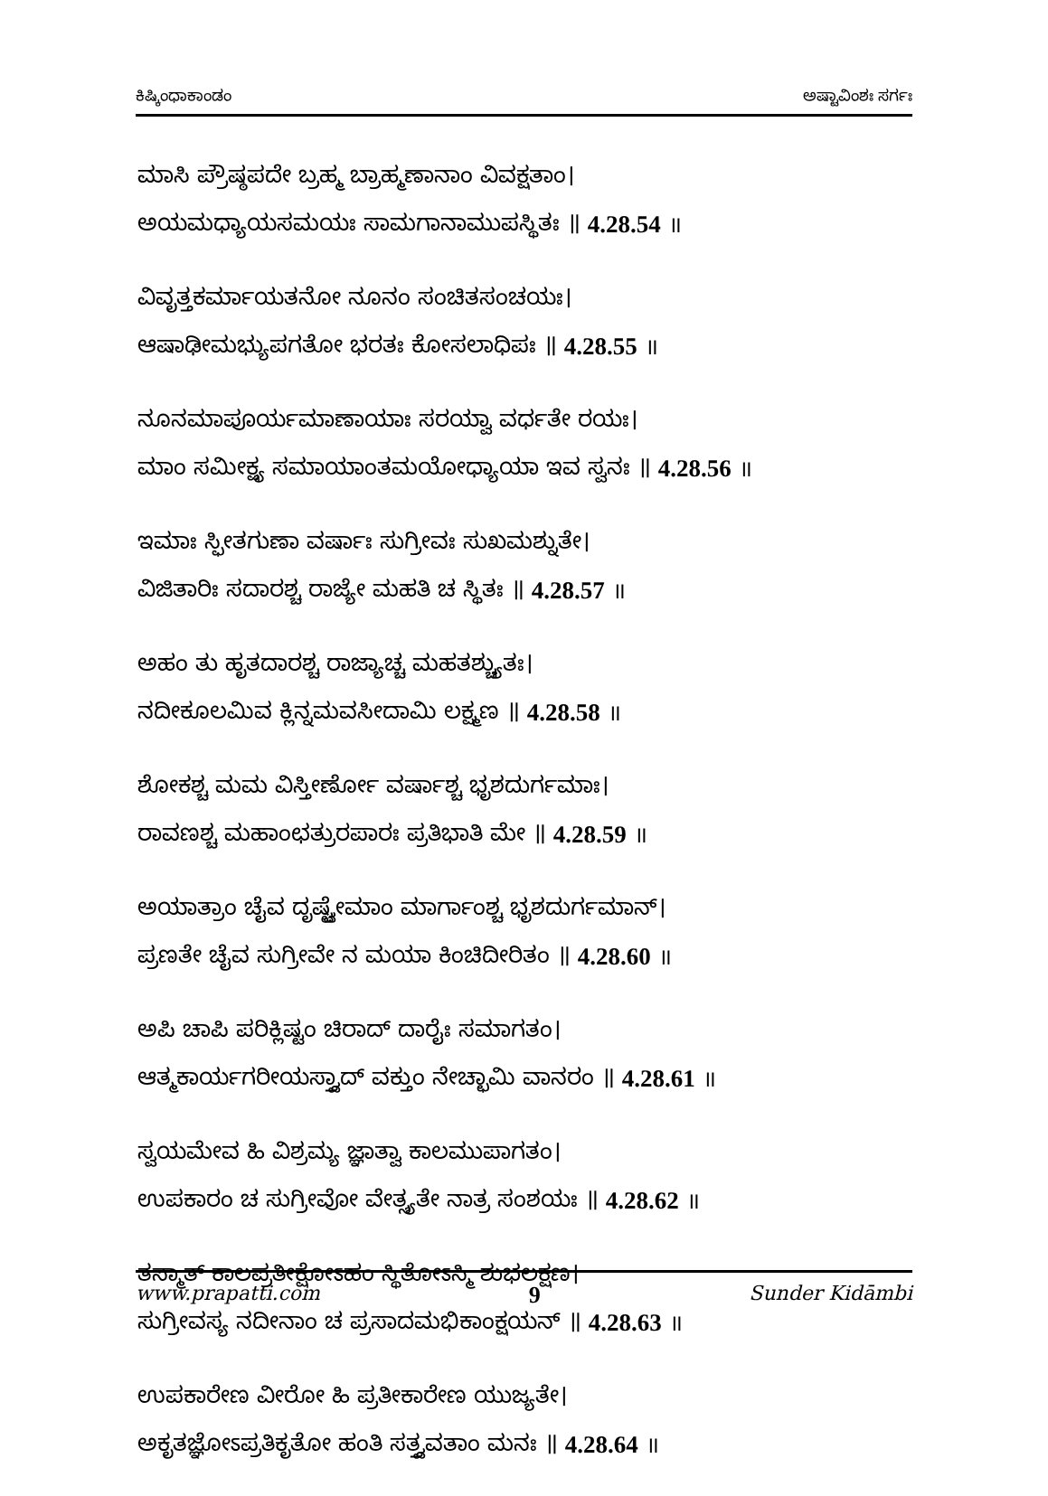ಕಿಷ್ಕಿಂಧಾಕಾಂಡಂ ಅಷ್ಟಾವಿಂಶಃ ಸರ್ಗಃ
ಮಾಸಿ ಪ್ರೌಷ್ಠಪದೇ ಬ್ರಹ್ಮ ಬ್ರಾಹ್ಮಣಾನಾಂ ವಿವಕ್ಷತಾಂ।
ಅಯಮಧ್ಯಾಯಸಮಯಃ ಸಾಮಗಾನಾಮುಪಸ್ಥಿತಃ ॥ 4.28.54 ॥
ವಿವೃತ್ತಕರ್ಮಾಯತನೋ ನೂನಂ ಸಂಚಿತಸಂಚಯಃ।
ಆಷಾಢೀಮಭ್ಯುಪಗತೋ ಭರತಃ ಕೋಸಲಾಧಿಪಃ ॥ 4.28.55 ॥
ನೂನಮಾಪೂರ್ಯಮಾಣಾಯಾಃ ಸರಯ್ವಾ ವರ್ಧತೇ ರಯಃ।
ಮಾಂ ಸಮೀಕ್ಷ್ಯ ಸಮಾಯಾಂತಮಯೋಧ್ಯಾಯಾ ಇವ ಸ್ವನಃ ॥ 4.28.56 ॥
ಇಮಾಃ ಸ್ಫೀತಗುಣಾ ವರ್ಷಾಃ ಸುಗ್ರೀವಃ ಸುಖಮಶ್ನುತೇ।
ವಿಜಿತಾರಿಃ ಸದಾರಶ್ಚ ರಾಜ್ಯೇ ಮಹತಿ ಚ ಸ್ಥಿತಃ ॥ 4.28.57 ॥
ಅಹಂ ತು ಹೃತದಾರಶ್ಚ ರಾಜ್ಯಾಚ್ಚ ಮಹತಶ್ಚ್ಯುತಃ।
ನದೀಕೂಲಮಿವ ಕ್ಲಿನ್ನಮವಸೀದಾಮಿ ಲಕ್ಷ್ಮಣ ॥ 4.28.58 ॥
ಶೋಕಶ್ಚ ಮಮ ವಿಸ್ತೀರ್ಣೋ ವರ್ಷಾಶ್ಚ ಭೃಶದುರ್ಗಮಾಃ।
ರಾವಣಶ್ಚ ಮಹಾಂಛತ್ರುರಪಾರಃ ಪ್ರತಿಭಾತಿ ಮೇ ॥ 4.28.59 ॥
ಅಯಾತ್ರಾಂ ಚೈವ ದೃಷ್ಟ್ವೇಮಾಂ ಮಾರ್ಗಾಂಶ್ಚ ಭೃಶದುರ್ಗಮಾನ್।
ಪ್ರಣತೇ ಚೈವ ಸುಗ್ರೀವೇ ನ ಮಯಾ ಕಿಂಚಿದೀರಿತಂ ॥ 4.28.60 ॥
ಅಪಿ ಚಾಪಿ ಪರಿಕ್ಲಿಷ್ಟಂ ಚಿರಾದ್ ದಾರೈಃ ಸಮಾಗತಂ।
ಆತ್ಮಕಾರ್ಯಗರೀಯಸ್ತ್ವಾದ್ ವಕ್ತುಂ ನೇಚ್ಛಾಮಿ ವಾನರಂ ॥ 4.28.61 ॥
ಸ್ವಯಮೇವ ಹಿ ವಿಶ್ರಮ್ಯ ಜ್ಞಾತ್ವಾ ಕಾಲಮುಪಾಗತಂ।
ಉಪಕಾರಂ ಚ ಸುಗ್ರೀವೋ ವೇತ್ಸ್ಯತೇ ನಾತ್ರ ಸಂಶಯಃ ॥ 4.28.62 ॥
ತಸ್ಮಾತ್ ಕಾಲಪ್ರತೀಕ್ಷೋಽಹಂ ಸ್ಥಿತೋಽಸ್ಮಿ ಶುಭಲಕ್ಷಣ।
ಸುಗ್ರೀವಸ್ಯ ನದೀನಾಂ ಚ ಪ್ರಸಾದಮಭಿಕಾಂಕ್ಷಯನ್ ॥ 4.28.63 ॥
ಉಪಕಾರೇಣ ವೀರೋ ಹಿ ಪ್ರತೀಕಾರೇಣ ಯುಜ್ಯತೇ।
ಅಕೃತಜ್ಞೋಽಪ್ರತಿಕೃತೋ ಹಂತಿ ಸತ್ತ್ವವತಾಂ ಮನಃ ॥ 4.28.64 ॥
www.prapatti.com 9 Sunder Kidāmbi